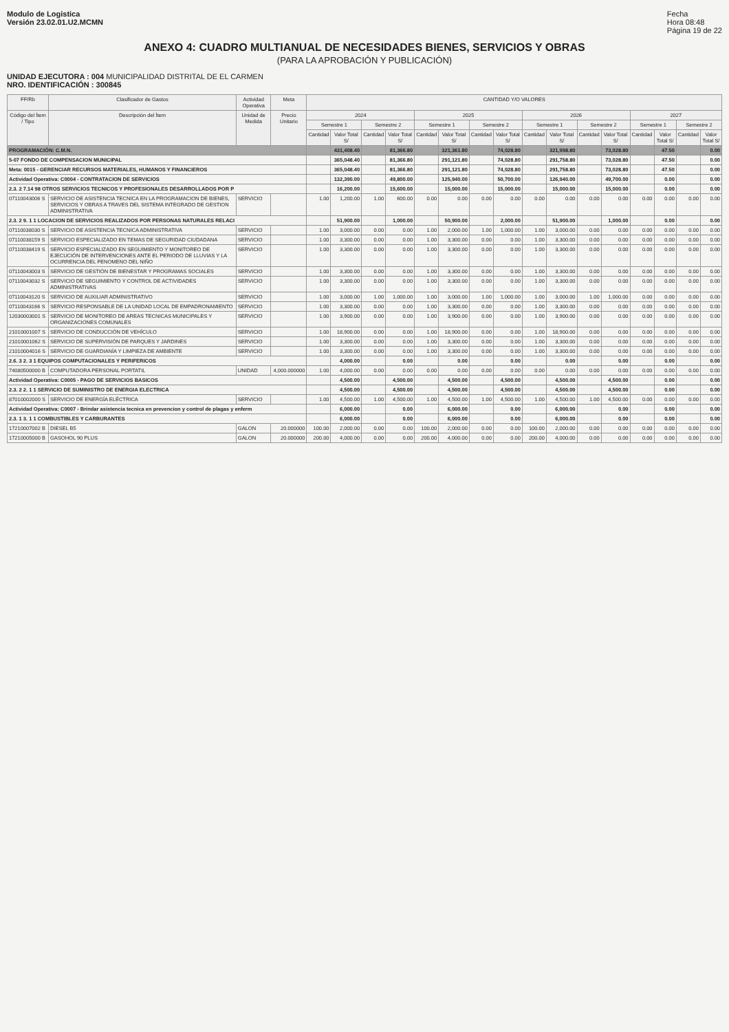Modulo de Logistica
Versión 23.02.01.U2.MCMN
Fecha
Hora 08:48
Página 19 de 22
ANEXO 4: CUADRO MULTIANUAL DE NECESIDADES BIENES, SERVICIOS Y OBRAS
(PARA LA APROBACIÓN Y PUBLICACIÓN)
UNIDAD EJECUTORA : 004 MUNICIPALIDAD DISTRITAL DE EL CARMEN
NRO. IDENTIFICACIÓN : 300845
| FF/Rb | Clasificador de Gastos | Actividad Operativa | | Meta | CANTIDAD Y/O VALORES | | | | | | | | | | | | | | | |
| --- | --- | --- | --- | --- | --- | --- | --- | --- | --- | --- | --- | --- | --- | --- | --- | --- | --- | --- | --- | --- |
| Código del Ítem / Tipo | Descripción del Ítem | Unidad de Medida | Precio Unitario | | 2024 | | | | 2025 | | | | 2026 | | | | 2027 | | | |
| | | | | | Semestre 1 | | Semestre 2 | | Semestre 1 | | Semestre 2 | | Semestre 1 | | Semestre 2 | | Semestre 1 | | Semestre 2 | |
| | | | | | Cantidad | Valor Total S/ | Cantidad | Valor Total S/ | Cantidad | Valor Total S/ | Cantidad | Valor Total S/ | Cantidad | Valor Total S/ | Cantidad | Valor Total S/ | Cantidad | Valor Total S/ | Cantidad | Valor Total S/ |
| PROGRAMACIÓN: C.M.N. | | | | | | 431,408.40 | | 81,366.80 | | 321,361.80 | | 74,028.80 | | 321,998.80 | | 73,028.80 | | 47.50 | | 0.00 |
| 5-07 FONDO DE COMPENSACION MUNICIPAL | | | | | | 365,048.40 | | 81,366.80 | | 291,121.80 | | 74,028.80 | | 291,758.80 | | 73,028.80 | | 47.50 | | 0.00 |
| Meta: 0015 - GERENCIAR RECURSOS MATERIALES, HUMANOS Y FINANCIEROS | | | | | | 365,048.40 | | 81,366.80 | | 291,121.80 | | 74,028.80 | | 291,758.80 | | 73,028.80 | | 47.50 | | 0.00 |
| Actividad Operativa: C0004 - CONTRATACION DE SERVICIOS | | | | | | 132,390.00 | | 49,800.00 | | 125,940.00 | | 50,700.00 | | 126,940.00 | | 49,700.00 | | 0.00 | | 0.00 |
| 2.3. 2 7.14 98 OTROS SERVICIOS TECNICOS Y PROFESIONALES DESARROLLADOS POR P | | | | | | 16,200.00 | | 15,600.00 | | 15,000.00 | | 15,000.00 | | 15,000.00 | | 15,000.00 | | 0.00 | | 0.00 |
| 07110043006 S | SERVICIO DE ASISTENCIA TECNICA EN LA PROGRAMACION DE BIENES, SERVICIOS Y OBRAS A TRAVES DEL SISTEMA INTEGRADO DE GESTION ADMINISTRATIVA | SERVICIO | | | 1.00 | 1,200.00 | 1.00 | 600.00 | 0.00 | 0.00 | 0.00 | 0.00 | 0.00 | 0.00 | 0.00 | 0.00 | 0.00 | 0.00 | 0.00 | 0.00 |
| 2.3. 2 9. 1 1 LOCACION DE SERVICIOS REALIZADOS POR PERSONAS NATURALES RELACI | | | | | | 51,900.00 | | 1,000.00 | | 50,900.00 | | 2,000.00 | | 51,900.00 | | 1,000.00 | | 0.00 | | 0.00 |
| 07110038030 S | SERVICIO DE ASISTENCIA TECNICA ADMINISTRATIVA | SERVICIO | | | 1.00 | 3,000.00 | 0.00 | 0.00 | 1.00 | 2,000.00 | 1.00 | 1,000.00 | 1.00 | 3,000.00 | 0.00 | 0.00 | 0.00 | 0.00 | 0.00 | 0.00 |
| 07110038159 S | SERVICIO ESPECIALIZADO EN TEMAS DE SEGURIDAD CIUDADANA | SERVICIO | | | 1.00 | 3,300.00 | 0.00 | 0.00 | 1.00 | 3,300.00 | 0.00 | 0.00 | 1.00 | 3,300.00 | 0.00 | 0.00 | 0.00 | 0.00 | 0.00 | 0.00 |
| 07110038419 S | SERVICIO ESPECIALIZADO EN SEGUIMIENTO Y MONITOREO DE EJECUCIÓN DE INTERVENCIONES ANTE EL PERIODO DE LLUVIAS Y LA OCURRENCIA DEL FENOMENO DEL NIÑO | SERVICIO | | | 1.00 | 3,300.00 | 0.00 | 0.00 | 1.00 | 3,300.00 | 0.00 | 0.00 | 1.00 | 3,300.00 | 0.00 | 0.00 | 0.00 | 0.00 | 0.00 | 0.00 |
| 07110043003 S | SERVICIO DE GESTIÓN DE BIENESTAR Y PROGRAMAS SOCIALES | SERVICIO | | | 1.00 | 3,300.00 | 0.00 | 0.00 | 1.00 | 3,300.00 | 0.00 | 0.00 | 1.00 | 3,300.00 | 0.00 | 0.00 | 0.00 | 0.00 | 0.00 | 0.00 |
| 07110043032 S | SERVICIO DE SEGUIMIENTO Y CONTROL DE ACTIVIDADES ADMINISTRATIVAS | SERVICIO | | | 1.00 | 3,300.00 | 0.00 | 0.00 | 1.00 | 3,300.00 | 0.00 | 0.00 | 1.00 | 3,300.00 | 0.00 | 0.00 | 0.00 | 0.00 | 0.00 | 0.00 |
| 07110043120 S | SERVICIO DE AUXILIAR ADMINISTRATIVO | SERVICIO | | | 1.00 | 3,000.00 | 1.00 | 1,000.00 | 1.00 | 3,000.00 | 1.00 | 1,000.00 | 1.00 | 3,000.00 | 1.00 | 1,000.00 | 0.00 | 0.00 | 0.00 | 0.00 |
| 07110043166 S | SERVICIO RESPONSABLE DE LA UNIDAD LOCAL DE EMPADRONAMIENTO | SERVICIO | | | 1.00 | 3,300.00 | 0.00 | 0.00 | 1.00 | 3,300.00 | 0.00 | 0.00 | 1.00 | 3,300.00 | 0.00 | 0.00 | 0.00 | 0.00 | 0.00 | 0.00 |
| 12030003001 S | SERVICIO DE MONITOREO DE AREAS TECNICAS MUNICIPALES Y ORGANIZACIONES COMUNALES | SERVICIO | | | 1.00 | 3,900.00 | 0.00 | 0.00 | 1.00 | 3,900.00 | 0.00 | 0.00 | 1.00 | 3,900.00 | 0.00 | 0.00 | 0.00 | 0.00 | 0.00 | 0.00 |
| 21010001007 S | SERVICIO DE CONDUCCIÓN DE VEHÍCULO | SERVICIO | | | 1.00 | 18,900.00 | 0.00 | 0.00 | 1.00 | 18,900.00 | 0.00 | 0.00 | 1.00 | 18,900.00 | 0.00 | 0.00 | 0.00 | 0.00 | 0.00 | 0.00 |
| 21010001062 S | SERVICIO DE SUPERVISIÓN DE PARQUES Y JARDINES | SERVICIO | | | 1.00 | 3,300.00 | 0.00 | 0.00 | 1.00 | 3,300.00 | 0.00 | 0.00 | 1.00 | 3,300.00 | 0.00 | 0.00 | 0.00 | 0.00 | 0.00 | 0.00 |
| 21010004016 S | SERVICIO DE GUARDIANÍA Y LIMPIEZA DE AMBIENTE | SERVICIO | | | 1.00 | 3,300.00 | 0.00 | 0.00 | 1.00 | 3,300.00 | 0.00 | 0.00 | 1.00 | 3,300.00 | 0.00 | 0.00 | 0.00 | 0.00 | 0.00 | 0.00 |
| 2.6. 3 2. 3 1 EQUIPOS COMPUTACIONALES Y PERIFERICOS | | | | | | 4,000.00 | | 0.00 | | 0.00 | | 0.00 | | 0.00 | | 0.00 | | 0.00 | | 0.00 |
| 74080500000 B | COMPUTADORA PERSONAL PORTATIL | UNIDAD | 4,000.000000 | | 1.00 | 4,000.00 | 0.00 | 0.00 | 0.00 | 0.00 | 0.00 | 0.00 | 0.00 | 0.00 | 0.00 | 0.00 | 0.00 | 0.00 | 0.00 | 0.00 |
| Actividad Operativa: C0005 - PAGO DE SERVICIOS BASICOS | | | | | | 4,500.00 | | 4,500.00 | | 4,500.00 | | 4,500.00 | | 4,500.00 | | 4,500.00 | | 0.00 | | 0.00 |
| 2.3. 2 2. 1 1 SERVICIO DE SUMINISTRO DE ENERGIA ELECTRICA | | | | | | 4,500.00 | | 4,500.00 | | 4,500.00 | | 4,500.00 | | 4,500.00 | | 4,500.00 | | 0.00 | | 0.00 |
| 87010002000 S | SERVICIO DE ENERGÍA ELÉCTRICA | SERVICIO | | | 1.00 | 4,500.00 | 1.00 | 4,500.00 | 1.00 | 4,500.00 | 1.00 | 4,500.00 | 1.00 | 4,500.00 | 1.00 | 4,500.00 | 0.00 | 0.00 | 0.00 | 0.00 |
| Actividad Operativa: C0007 - Brindar asistencia tecnica en prevencion y control de plagas y enferm | | | | | | 6,000.00 | | 0.00 | | 6,000.00 | | 0.00 | | 6,000.00 | | 0.00 | | 0.00 | | 0.00 |
| 2.3. 1 3. 1 1 COMBUSTIBLES Y CARBURANTES | | | | | | 6,000.00 | | 0.00 | | 6,000.00 | | 0.00 | | 6,000.00 | | 0.00 | | 0.00 | | 0.00 |
| 17210007002 B | DIESEL B5 | GALON | 20.000000 | | 100.00 | 2,000.00 | 0.00 | 0.00 | 100.00 | 2,000.00 | 0.00 | 0.00 | 100.00 | 2,000.00 | 0.00 | 0.00 | 0.00 | 0.00 | 0.00 | 0.00 |
| 17210005000 B | GASOHOL 90 PLUS | GALON | 20.000000 | | 200.00 | 4,000.00 | 0.00 | 0.00 | 200.00 | 4,000.00 | 0.00 | 0.00 | 200.00 | 4,000.00 | 0.00 | 0.00 | 0.00 | 0.00 | 0.00 | 0.00 |